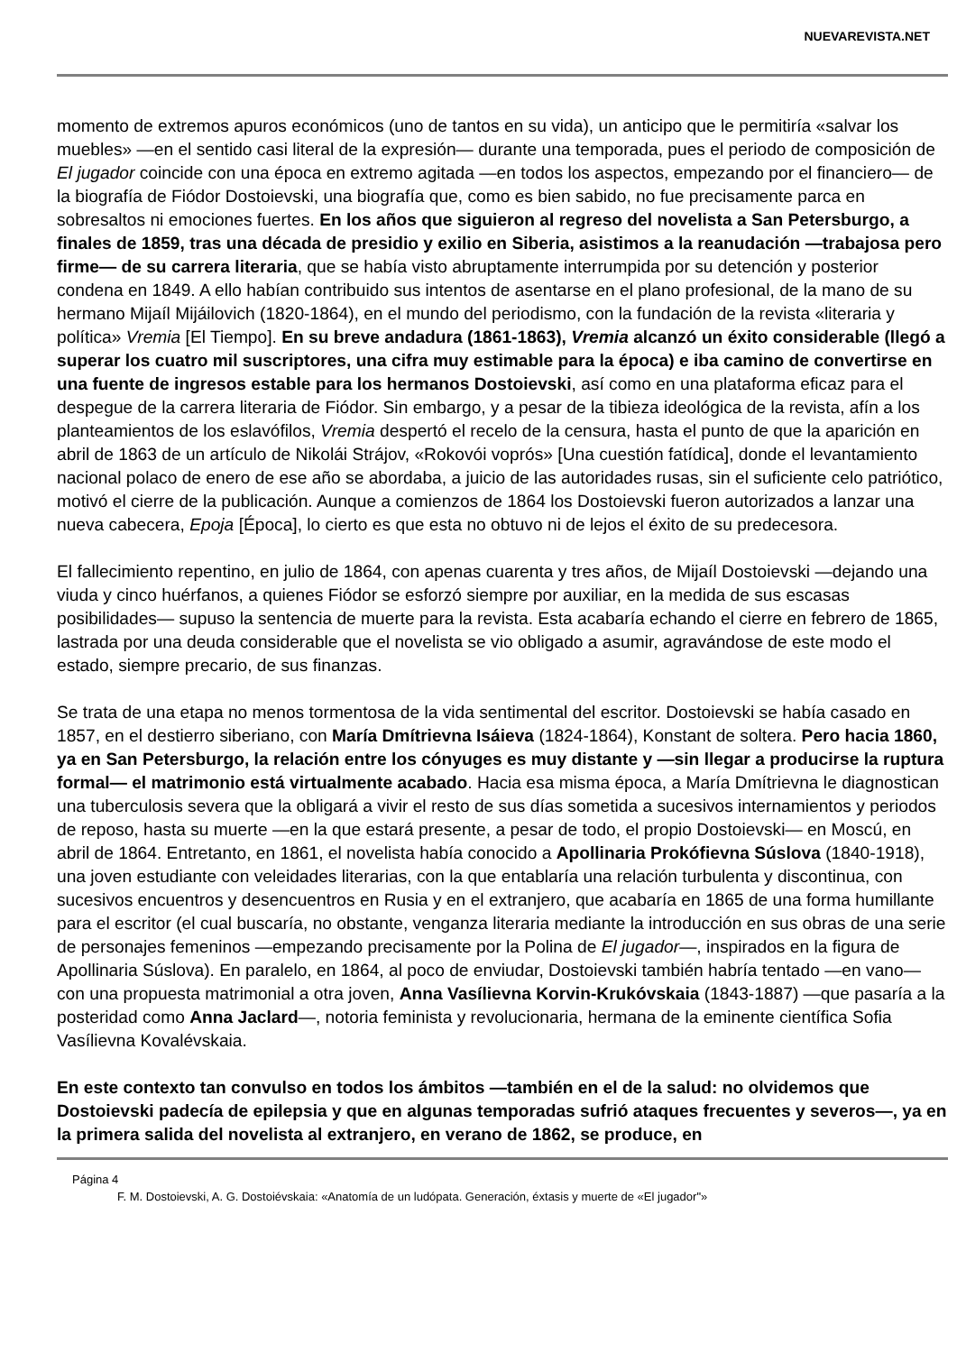NUEVAREVISTA.NET
momento de extremos apuros económicos (uno de tantos en su vida), un anticipo que le permitiría «salvar los muebles» —en el sentido casi literal de la expresión— durante una temporada, pues el periodo de composición de El jugador coincide con una época en extremo agitada —en todos los aspectos, empezando por el financiero— de la biografía de Fiódor Dostoievski, una biografía que, como es bien sabido, no fue precisamente parca en sobresaltos ni emociones fuertes. En los años que siguieron al regreso del novelista a San Petersburgo, a finales de 1859, tras una década de presidio y exilio en Siberia, asistimos a la reanudación —trabajosa pero firme— de su carrera literaria, que se había visto abruptamente interrumpida por su detención y posterior condena en 1849. A ello habían contribuido sus intentos de asentarse en el plano profesional, de la mano de su hermano Mijaíl Mijáilovich (1820-1864), en el mundo del periodismo, con la fundación de la revista «literaria y política» Vremia [El Tiempo]. En su breve andadura (1861-1863), Vremia alcanzó un éxito considerable (llegó a superar los cuatro mil suscriptores, una cifra muy estimable para la época) e iba camino de convertirse en una fuente de ingresos estable para los hermanos Dostoievski, así como en una plataforma eficaz para el despegue de la carrera literaria de Fiódor. Sin embargo, y a pesar de la tibieza ideológica de la revista, afín a los planteamientos de los eslavófilos, Vremia despertó el recelo de la censura, hasta el punto de que la aparición en abril de 1863 de un artículo de Nikolái Strájov, «Rokovói voprós» [Una cuestión fatídica], donde el levantamiento nacional polaco de enero de ese año se abordaba, a juicio de las autoridades rusas, sin el suficiente celo patriótico, motivó el cierre de la publicación. Aunque a comienzos de 1864 los Dostoievski fueron autorizados a lanzar una nueva cabecera, Epoja [Época], lo cierto es que esta no obtuvo ni de lejos el éxito de su predecesora.
El fallecimiento repentino, en julio de 1864, con apenas cuarenta y tres años, de Mijaíl Dostoievski —dejando una viuda y cinco huérfanos, a quienes Fiódor se esforzó siempre por auxiliar, en la medida de sus escasas posibilidades— supuso la sentencia de muerte para la revista. Esta acabaría echando el cierre en febrero de 1865, lastrada por una deuda considerable que el novelista se vio obligado a asumir, agravándose de este modo el estado, siempre precario, de sus finanzas.
Se trata de una etapa no menos tormentosa de la vida sentimental del escritor. Dostoievski se había casado en 1857, en el destierro siberiano, con María Dmítrievna Isáieva (1824-1864), Konstant de soltera. Pero hacia 1860, ya en San Petersburgo, la relación entre los cónyuges es muy distante y —sin llegar a producirse la ruptura formal— el matrimonio está virtualmente acabado. Hacia esa misma época, a María Dmítrievna le diagnostican una tuberculosis severa que la obligará a vivir el resto de sus días sometida a sucesivos internamientos y periodos de reposo, hasta su muerte —en la que estará presente, a pesar de todo, el propio Dostoievski— en Moscú, en abril de 1864. Entretanto, en 1861, el novelista había conocido a Apollinaria Prokófievna Súslova (1840-1918), una joven estudiante con veleidades literarias, con la que entablaría una relación turbulenta y discontinua, con sucesivos encuentros y desencuentros en Rusia y en el extranjero, que acabaría en 1865 de una forma humillante para el escritor (el cual buscaría, no obstante, venganza literaria mediante la introducción en sus obras de una serie de personajes femeninos —empezando precisamente por la Polina de El jugador—, inspirados en la figura de Apollinaria Súslova). En paralelo, en 1864, al poco de enviudar, Dostoievski también habría tentado —en vano— con una propuesta matrimonial a otra joven, Anna Vasílievna Korvin-Krukóvskaia (1843-1887) —que pasaría a la posteridad como Anna Jaclard—, notoria feminista y revolucionaria, hermana de la eminente científica Sofia Vasílievna Kovalévskaia.
En este contexto tan convulso en todos los ámbitos —también en el de la salud: no olvidemos que Dostoievski padecía de epilepsia y que en algunas temporadas sufrió ataques frecuentes y severos—, ya en la primera salida del novelista al extranjero, en verano de 1862, se produce, en
Página 4
F. M. Dostoievski, A. G. Dostoiévskaia: «Anatomía de un ludópata. Generación, éxtasis y muerte de «El jugador"»